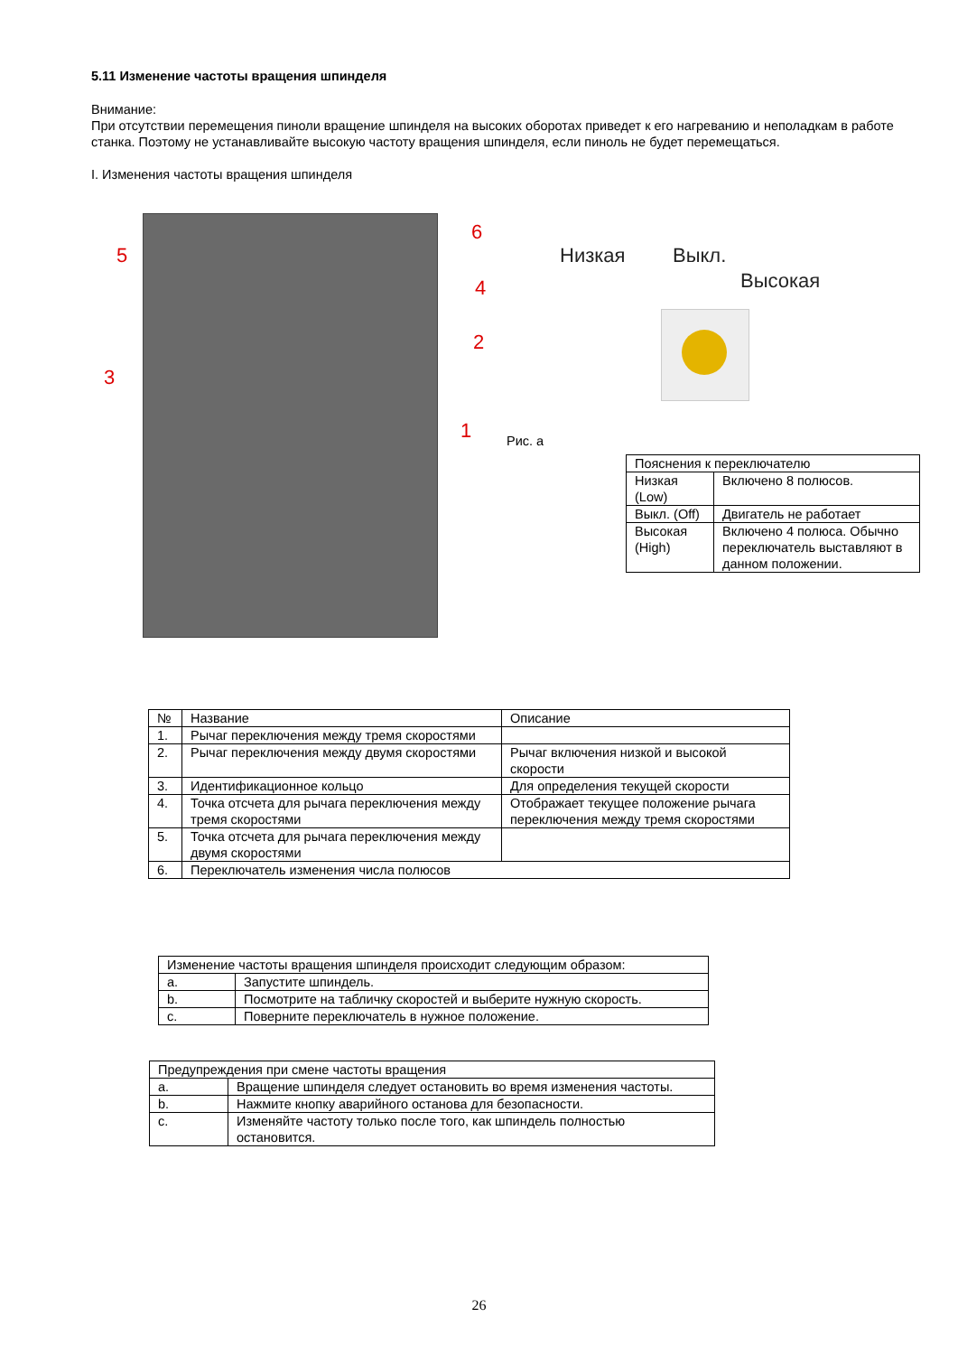5.11 Изменение частоты вращения шпинделя
Внимание:
При отсутствии перемещения пиноли вращение шпинделя на высоких оборотах приведет к его нагреванию и неполадкам в работе станка. Поэтому не устанавливайте высокую частоту вращения шпинделя, если пиноль не будет перемещаться.
I. Изменения частоты вращения шпинделя
5
6
4
2
3
1
Низкая Выкл.
Высокая
Рис. а
| Пояснения к переключателю | |
| Низкая (Low) | Включено 8 полюсов. |
| Выкл. (Off) | Двигатель не работает |
| Высокая (High) | Включено 4 полюса. Обычно переключатель выставляют в данном положении. |
| № | Название | Описание |
| --- | --- | --- |
| 1. | Рычаг переключения между тремя скоростями | |
| 2. | Рычаг переключения между двумя скоростями | Рычаг включения низкой и высокой скорости |
| 3. | Идентификационное кольцо | Для определения текущей скорости |
| 4. | Точка отсчета для рычага переключения между тремя скоростями | Отображает текущее положение рычага переключения между тремя скоростями |
| 5. | Точка отсчета для рычага переключения между двумя скоростями | |
| 6. | Переключатель изменения числа полюсов | |
| Изменение частоты вращения шпинделя происходит следующим образом: | |
| a. | Запустите шпиндель. |
| b. | Посмотрите на табличку скоростей и выберите нужную скорость. |
| c. | Поверните переключатель в нужное положение. |
| Предупреждения при смене частоты вращения | |
| a. | Вращение шпинделя следует остановить во время изменения частоты. |
| b. | Нажмите кнопку аварийного останова для безопасности. |
| c. | Изменяйте частоту только после того, как шпиндель полностью остановится. |
26